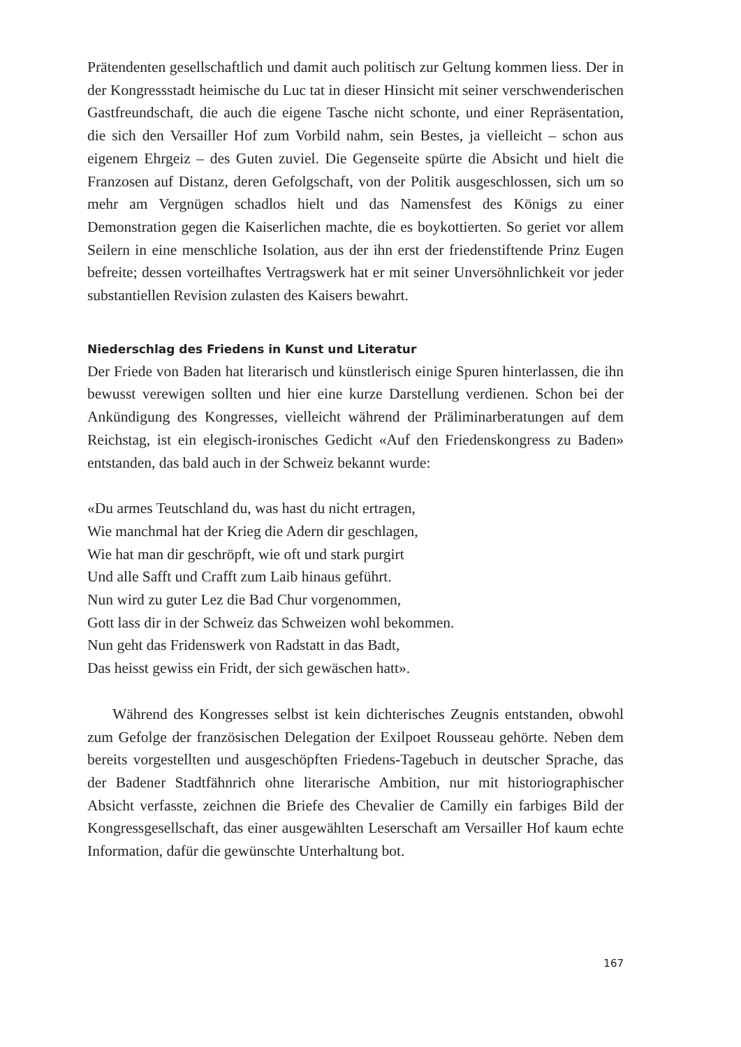Prätendenten gesellschaftlich und damit auch politisch zur Geltung kommen liess. Der in der Kongressstadt heimische du Luc tat in dieser Hinsicht mit seiner verschwenderischen Gastfreundschaft, die auch die eigene Tasche nicht schonte, und einer Repräsentation, die sich den Versailler Hof zum Vorbild nahm, sein Bestes, ja vielleicht – schon aus eigenem Ehrgeiz – des Guten zuviel. Die Gegenseite spürte die Absicht und hielt die Franzosen auf Distanz, deren Gefolgschaft, von der Politik ausgeschlossen, sich um so mehr am Vergnügen schadlos hielt und das Namensfest des Königs zu einer Demonstration gegen die Kaiserlichen machte, die es boykottierten. So geriet vor allem Seilern in eine menschliche Isolation, aus der ihn erst der friedenstiftende Prinz Eugen befreite; dessen vorteilhaftes Vertragswerk hat er mit seiner Unversöhnlichkeit vor jeder substantiellen Revision zulasten des Kaisers bewahrt.
Niederschlag des Friedens in Kunst und Literatur
Der Friede von Baden hat literarisch und künstlerisch einige Spuren hinterlassen, die ihn bewusst verewigen sollten und hier eine kurze Darstellung verdienen. Schon bei der Ankündigung des Kongresses, vielleicht während der Präliminarberatungen auf dem Reichstag, ist ein elegisch-ironisches Gedicht «Auf den Friedenskongress zu Baden» entstanden, das bald auch in der Schweiz bekannt wurde:
«Du armes Teutschland du, was hast du nicht ertragen,
Wie manchmal hat der Krieg die Adern dir geschlagen,
Wie hat man dir geschröpft, wie oft und stark purgirt
Und alle Safft und Crafft zum Laib hinaus geführt.
Nun wird zu guter Lez die Bad Chur vorgenommen,
Gott lass dir in der Schweiz das Schweizen wohl bekommen.
Nun geht das Fridenswerk von Radstatt in das Badt,
Das heisst gewiss ein Fridt, der sich gewäschen hatt».
Während des Kongresses selbst ist kein dichterisches Zeugnis entstanden, obwohl zum Gefolge der französischen Delegation der Exilpoet Rousseau gehörte. Neben dem bereits vorgestellten und ausgeschöpften Friedens-Tagebuch in deutscher Sprache, das der Badener Stadtfähnrich ohne literarische Ambition, nur mit historiographischer Absicht verfasste, zeichnen die Briefe des Chevalier de Camilly ein farbiges Bild der Kongressgesellschaft, das einer ausgewählten Leserschaft am Versailler Hof kaum echte Information, dafür die gewünschte Unterhaltung bot.
167